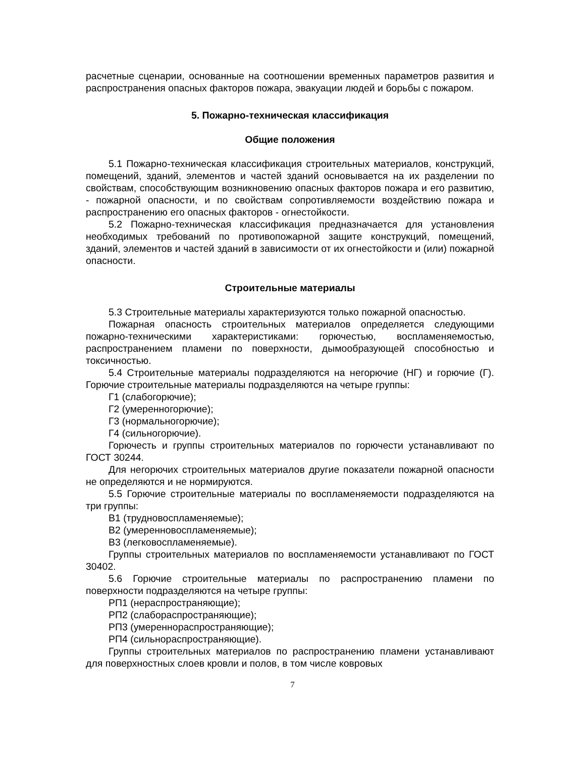расчетные сценарии, основанные на соотношении временных параметров развития и распространения опасных факторов пожара, эвакуации людей и борьбы с пожаром.
5. Пожарно-техническая классификация
Общие положения
5.1 Пожарно-техническая классификация строительных материалов, конструкций, помещений, зданий, элементов и частей зданий основывается на их разделении по свойствам, способствующим возникновению опасных факторов пожара и его развитию, - пожарной опасности, и по свойствам сопротивляемости воздействию пожара и распространению его опасных факторов - огнестойкости.
5.2 Пожарно-техническая классификация предназначается для установления необходимых требований по противопожарной защите конструкций, помещений, зданий, элементов и частей зданий в зависимости от их огнестойкости и (или) пожарной опасности.
Строительные материалы
5.3 Строительные материалы характеризуются только пожарной опасностью.
Пожарная опасность строительных материалов определяется следующими пожарно-техническими характеристиками: горючестью, воспламеняемостью, распространением пламени по поверхности, дымообразующей способностью и токсичностью.
5.4 Строительные материалы подразделяются на негорючие (НГ) и горючие (Г). Горючие строительные материалы подразделяются на четыре группы:
Г1 (слабогорючие);
Г2 (умеренногорючие);
Г3 (нормальногорючие);
Г4 (сильногорючие).
Горючесть и группы строительных материалов по горючести устанавливают по ГОСТ 30244.
Для негорючих строительных материалов другие показатели пожарной опасности не определяются и не нормируются.
5.5 Горючие строительные материалы по воспламеняемости подразделяются на три группы:
В1 (трудновоспламеняемые);
В2 (умеренновоспламеняемые);
В3 (легковоспламеняемые).
Группы строительных материалов по воспламеняемости устанавливают по ГОСТ 30402.
5.6 Горючие строительные материалы по распространению пламени по поверхности подразделяются на четыре группы:
РП1 (нераспространяющие);
РП2 (слабораспространяющие);
РП3 (умереннораспространяющие);
РП4 (сильнораспространяющие).
Группы строительных материалов по распространению пламени устанавливают для поверхностных слоев кровли и полов, в том числе ковровых
7